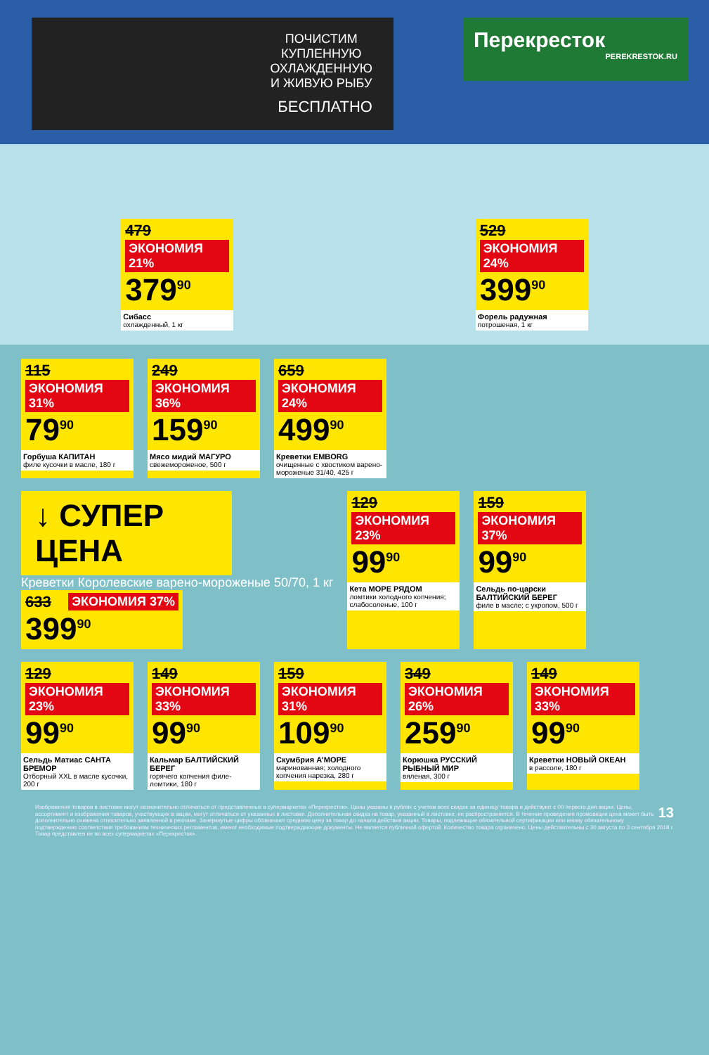ПОЧИСТИМ
КУПЛЕННУЮ
ОХЛАЖДЕННУЮ
И ЖИВУЮ РЫБУ
БЕСПЛАТНО
Перекресток
PEREKRESTOK.RU
479 ЭКОНОМИЯ 21%
379<sup>90</sup>
Сибасс
охлажденный, 1 кг
529 ЭКОНОМИЯ 24%
399<sup>90</sup>
Форель радужная
потрошеная, 1 кг
115 ЭКОНОМИЯ 31%
79<sup>90</sup>
Горбуша КАПИТАН
филе кусочки в масле, 180 г
249 ЭКОНОМИЯ 36%
159<sup>90</sup>
Мясо мидий МАГУРО
свежемороженое, 500 г
659 ЭКОНОМИЯ 24%
499<sup>90</sup>
Креветки EMBORG
очищенные с хвостиком варено-мороженые 31/40, 425 г
↓ СУПЕР ЦЕНА
Креветки Королевские варено-мороженые 50/70, 1 кг
633 ЭКОНОМИЯ 37%
399<sup>90</sup>
129 ЭКОНОМИЯ 23%
99<sup>90</sup>
Кета МОРЕ РЯДОМ
ломтики холодного копчения; слабосоленые, 100 г
159 ЭКОНОМИЯ 37%
99<sup>90</sup>
Сельдь по-царски БАЛТИЙСКИЙ БЕРЕГ
филе в масле; с укропом, 500 г
129 ЭКОНОМИЯ 23%
99<sup>90</sup>
Сельдь Матиас САНТА БРЕМОР
Отборный XXL в масле кусочки, 200 г
149 ЭКОНОМИЯ 33%
99<sup>90</sup>
Кальмар БАЛТИЙСКИЙ БЕРЕГ
горячего копчения филе-ломтики, 180 г
159 ЭКОНОМИЯ 31%
109<sup>90</sup>
Скумбрия А'МОРЕ
маринованная; холодного копчения нарезка, 280 г
349 ЭКОНОМИЯ 26%
259<sup>90</sup>
Корюшка РУССКИЙ РЫБНЫЙ МИР
вяленая, 300 г
149 ЭКОНОМИЯ 33%
99<sup>90</sup>
Креветки НОВЫЙ ОКЕАН
в рассоле, 180 г
13 Изображения товаров в листовке могут незначительно отличаться от представленных в супермаркетах «Перекресток». Цены указаны в рублях с учетом всех скидок за единицу товара и действуют с 00 первого дня акции. Цены, ассортимент и изображения товаров, участвующих в акции, могут отличаться от указанных в листовке. Дополнительная скидка на товар, указанный в листовке, не распространяется. В течение проведения промоакции цена может быть дополнительно снижена относительно заявленной в рекламе. Зачеркнутые цифры обозначают среднюю цену за товар до начала действия акции. Товары, подлежащие обязательной сертификации или иному обязательному подтверждению соответствия требованиям технических регламентов, имеют необходимые подтверждающие документы. Не является публичной офертой. Количество товара ограничено. Цены действительны с 30 августа по 3 сентября 2018 г. Товар представлен не во всех супермаркетах «Перекресток».